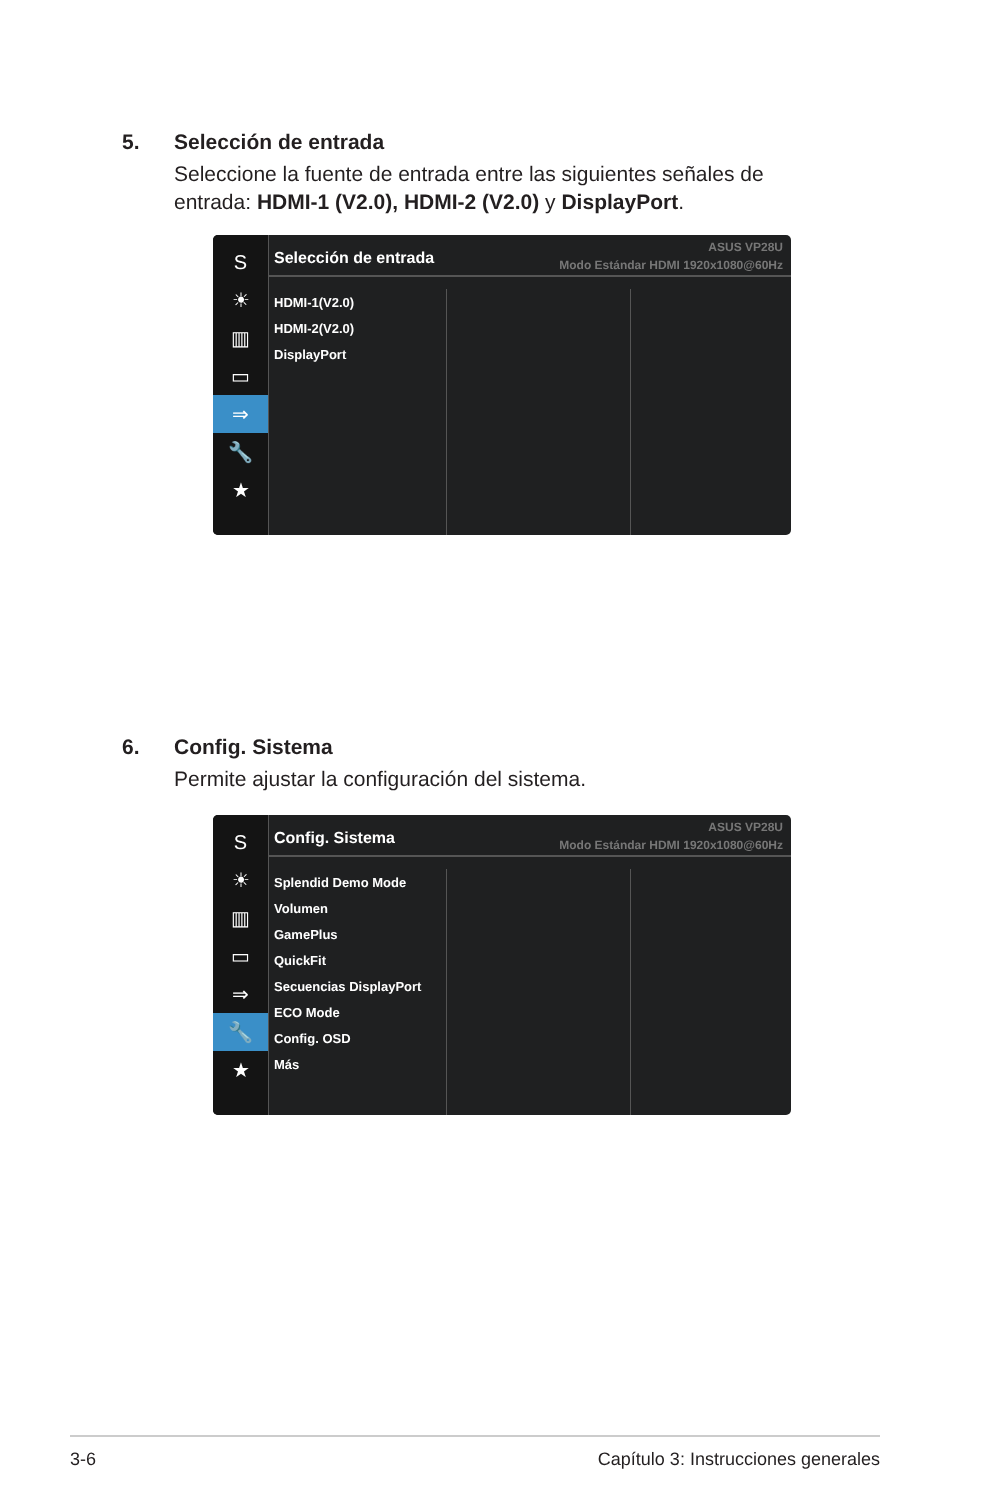5. Selección de entrada
Seleccione la fuente de entrada entre las siguientes señales de entrada: HDMI-1 (V2.0), HDMI-2 (V2.0) y DisplayPort.
S
☀
▥
▭
⇒
🔧
★
Selección de entrada
ASUS VP28U
Modo Estándar HDMI 1920x1080@60Hz
HDMI-1(V2.0)
HDMI-2(V2.0)
DisplayPort
6. Config. Sistema
Permite ajustar la configuración del sistema.
S
☀
▥
▭
⇒
🔧
★
Config. Sistema
ASUS VP28U
Modo Estándar HDMI 1920x1080@60Hz
Splendid Demo Mode
Volumen
GamePlus
QuickFit
Secuencias DisplayPort
ECO Mode
Config. OSD
Más
3-6 Capítulo 3: Instrucciones generales